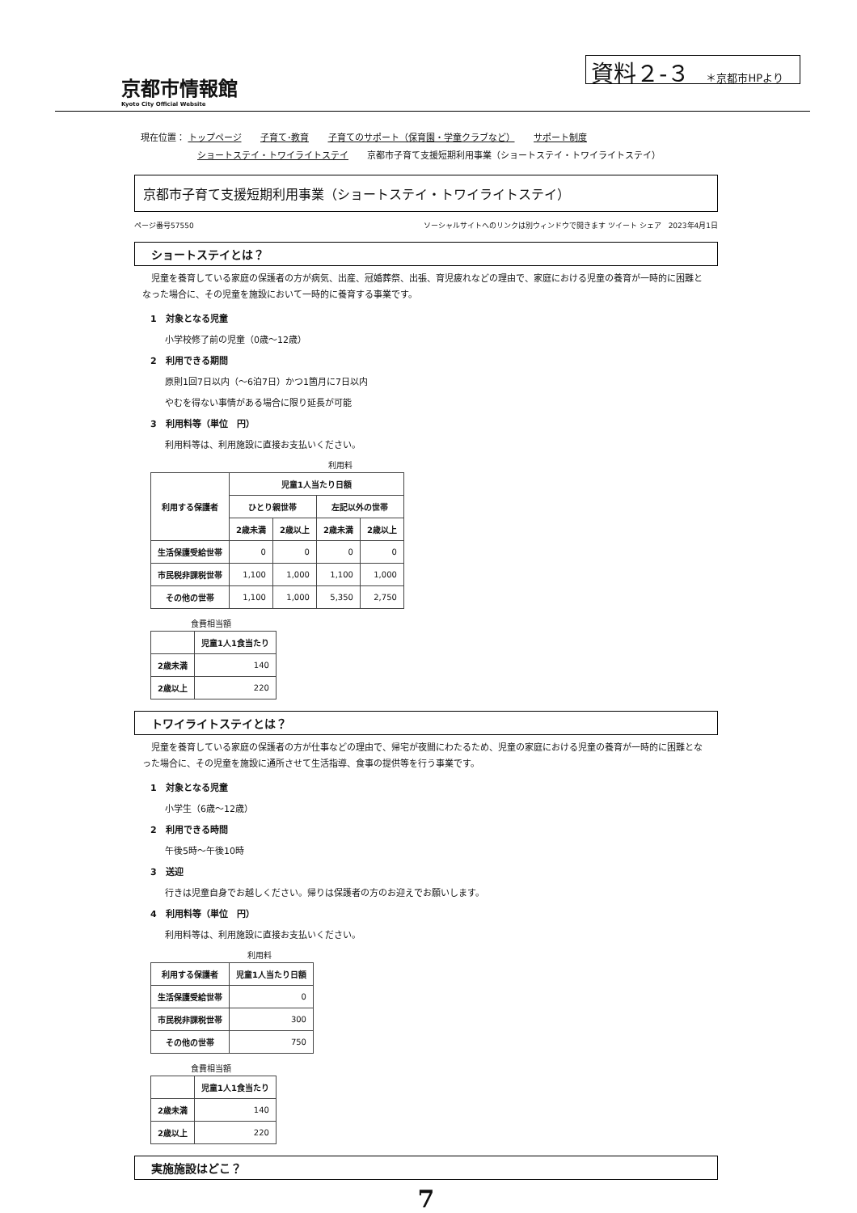京都市情報館
Kyoto City Official Website
資料２-３ ＊京都市HPより
現在位置： トップページ 子育て･教育 子育てのサポート（保育園・学童クラブなど） サポート制度
ショートステイ・トワイライトステイ 京都市子育て支援短期利用事業（ショートステイ・トワイライトステイ）
京都市子育て支援短期利用事業（ショートステイ・トワイライトステイ）
ページ番号57550 ソーシャルサイトへのリンクは別ウィンドウで開きます ツイート シェア　2023年4月1日
ショートステイとは？
　児童を養育している家庭の保護者の方が病気、出産、冠婚葬祭、出張、育児疲れなどの理由で、家庭における児童の養育が一時的に困難となった場合に、その児童を施設において一時的に養育する事業です。
1　対象となる児童
小学校修了前の児童（0歳～12歳）
2　利用できる期間
原則1回7日以内（～6泊7日）かつ1箇月に7日以内
やむを得ない事情がある場合に限り延長が可能
3　利用料等（単位　円）
利用料等は、利用施設に直接お支払いください。
利用料
| 利用する保護者 | 児童1人当たり日額 | | | |
| --- | --- | --- | --- | --- |
| | ひとり親世帯 | | 左記以外の世帯 | |
| | 2歳未満 | 2歳以上 | 2歳未満 | 2歳以上 |
| 生活保護受給世帯 | 0 | 0 | 0 | 0 |
| 市民税非課税世帯 | 1,100 | 1,000 | 1,100 | 1,000 |
| その他の世帯 | 1,100 | 1,000 | 5,350 | 2,750 |
食費相当額
| | 児童1人1食当たり |
| --- | --- |
| 2歳未満 | 140 |
| 2歳以上 | 220 |
トワイライトステイとは？
　児童を養育している家庭の保護者の方が仕事などの理由で、帰宅が夜間にわたるため、児童の家庭における児童の養育が一時的に困難となった場合に、その児童を施設に通所させて生活指導、食事の提供等を行う事業です。
1　対象となる児童
小学生（6歳～12歳）
2　利用できる時間
午後5時～午後10時
3　送迎
行きは児童自身でお越しください。帰りは保護者の方のお迎えでお願いします。
4　利用料等（単位　円）
利用料等は、利用施設に直接お支払いください。
利用料
| 利用する保護者 | 児童1人当たり日額 |
| --- | --- |
| 生活保護受給世帯 | 0 |
| 市民税非課税世帯 | 300 |
| その他の世帯 | 750 |
食費相当額
| | 児童1人1食当たり |
| --- | --- |
| 2歳未満 | 140 |
| 2歳以上 | 220 |
実施施設はどこ？
7